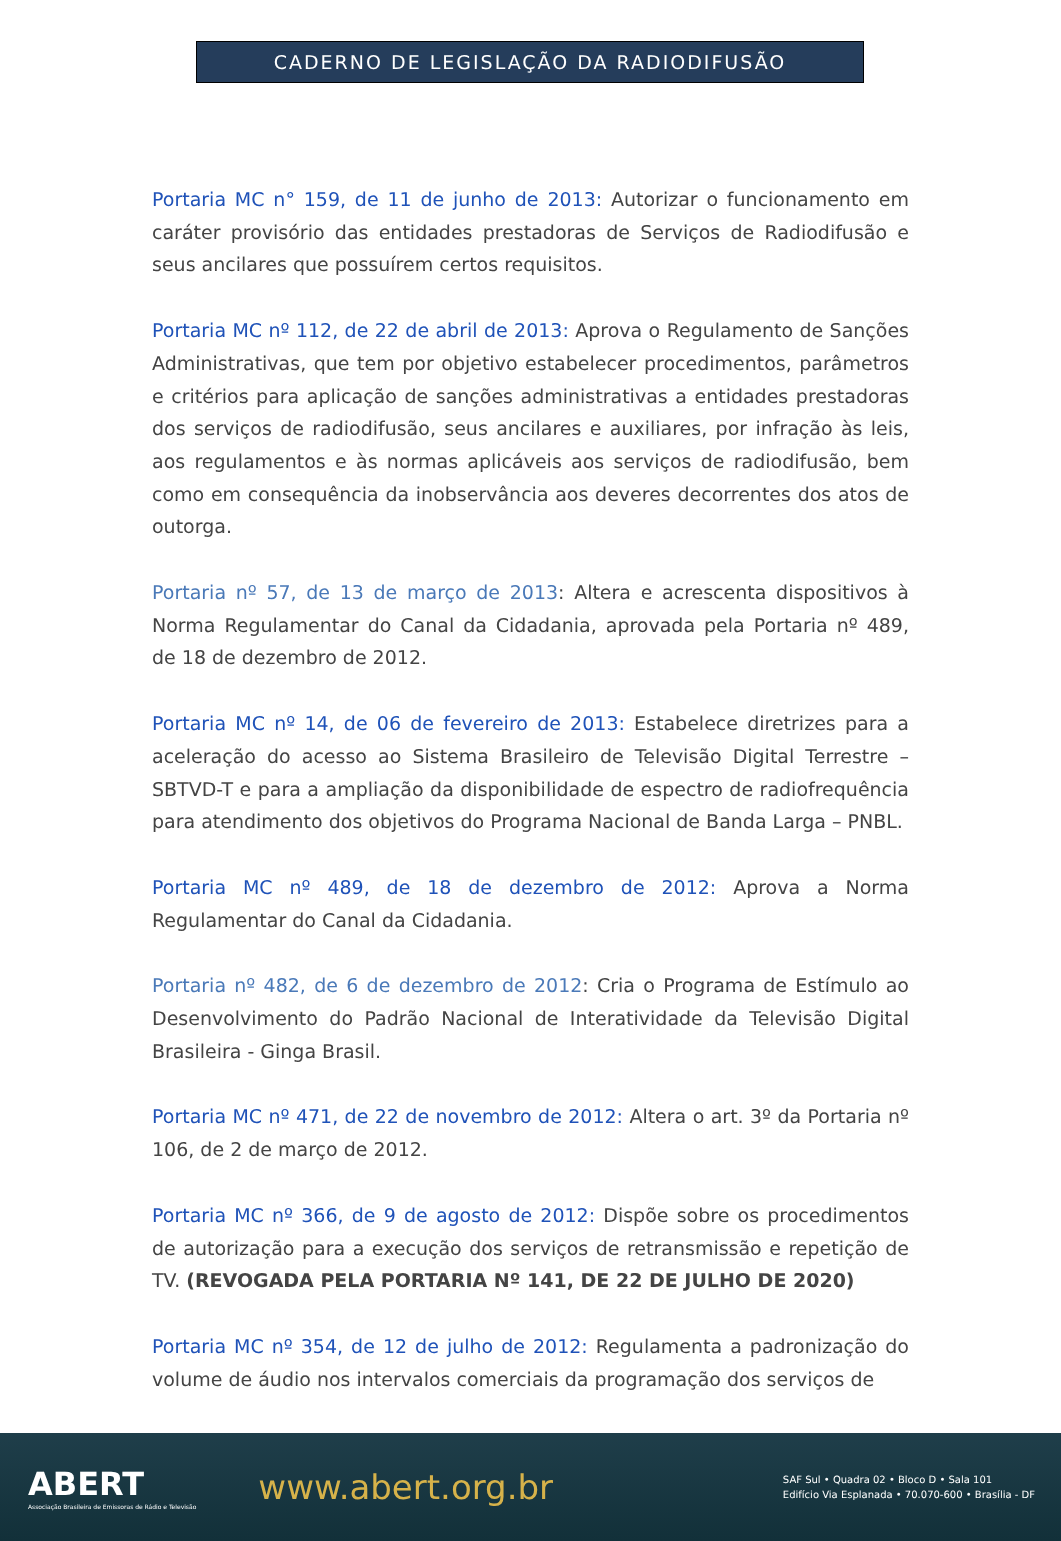CADERNO DE LEGISLAÇÃO DA RADIODIFUSÃO
Portaria MC n° 159, de 11 de junho de 2013: Autorizar o funcionamento em caráter provisório das entidades prestadoras de Serviços de Radiodifusão e seus ancilares que possuírem certos requisitos.
Portaria MC nº 112, de 22 de abril de 2013: Aprova o Regulamento de Sanções Administrativas, que tem por objetivo estabelecer procedimentos, parâmetros e critérios para aplicação de sanções administrativas a entidades prestadoras dos serviços de radiodifusão, seus ancilares e auxiliares, por infração às leis, aos regulamentos e às normas aplicáveis aos serviços de radiodifusão, bem como em consequência da inobservância aos deveres decorrentes dos atos de outorga.
Portaria nº 57, de 13 de março de 2013: Altera e acrescenta dispositivos à Norma Regulamentar do Canal da Cidadania, aprovada pela Portaria nº 489, de 18 de dezembro de 2012.
Portaria MC nº 14, de 06 de fevereiro de 2013: Estabelece diretrizes para a aceleração do acesso ao Sistema Brasileiro de Televisão Digital Terrestre – SBTVD-T e para a ampliação da disponibilidade de espectro de radiofrequência para atendimento dos objetivos do Programa Nacional de Banda Larga – PNBL.
Portaria MC nº 489, de 18 de dezembro de 2012: Aprova a Norma Regulamentar do Canal da Cidadania.
Portaria nº 482, de 6 de dezembro de 2012: Cria o Programa de Estímulo ao Desenvolvimento do Padrão Nacional de Interatividade da Televisão Digital Brasileira - Ginga Brasil.
Portaria MC nº 471, de 22 de novembro de 2012: Altera o art. 3º da Portaria nº 106, de 2 de março de 2012.
Portaria MC nº 366, de 9 de agosto de 2012: Dispõe sobre os procedimentos de autorização para a execução dos serviços de retransmissão e repetição de TV. (REVOGADA PELA PORTARIA Nº 141, DE 22 DE JULHO DE 2020)
Portaria MC nº 354, de 12 de julho de 2012: Regulamenta a padronização do volume de áudio nos intervalos comerciais da programação dos serviços de
ABERT
Associação Brasileira de Emissoras de Rádio e Televisão
www.abert.org.br
SAF Sul • Quadra 02 • Bloco D • Sala 101
Edifício Via Esplanada • 70.070-600 • Brasília - DF